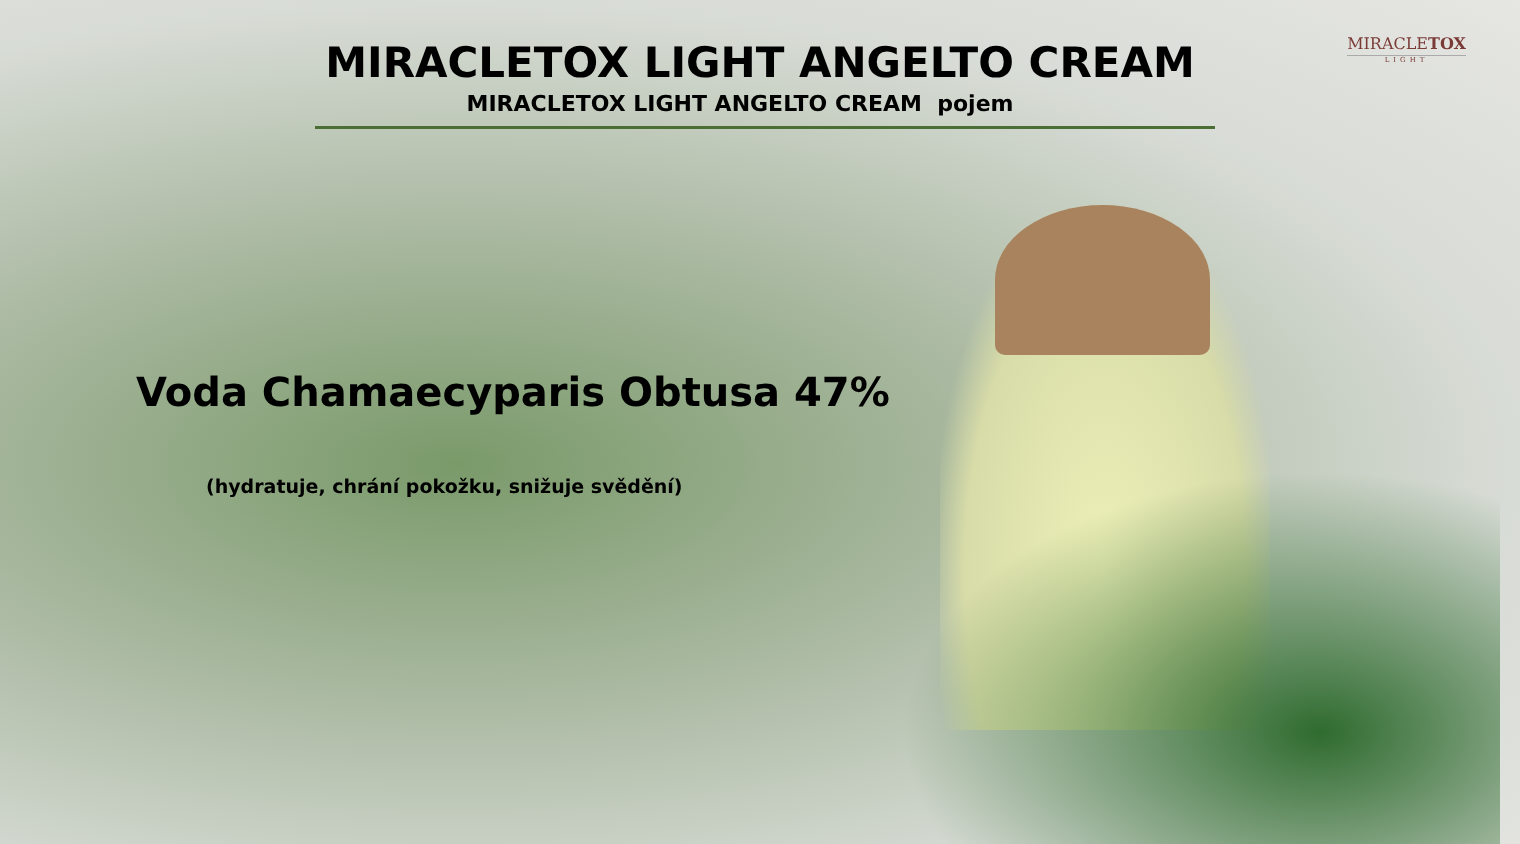MIRACLETOX
LIGHT
MIRACLETOX LIGHT ANGELTO CREAM
MIRACLETOX LIGHT ANGELTO CREAM pojem
Voda Chamaecyparis Obtusa 47%
(hydratuje, chrání pokožku, snižuje svědění)